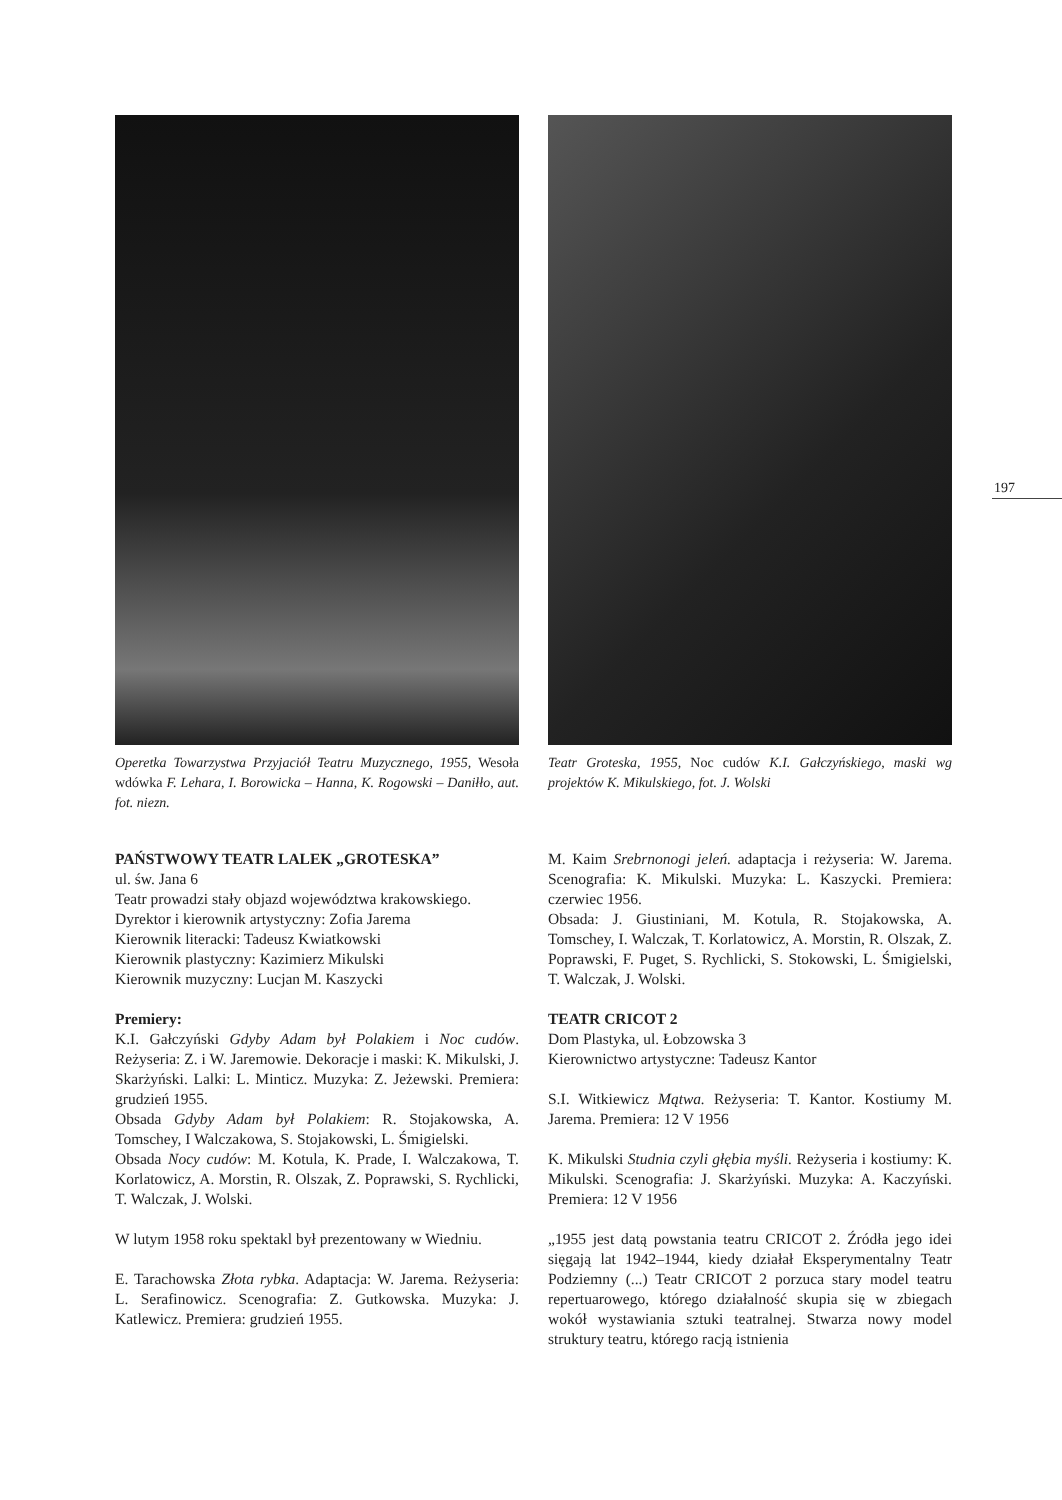197
Operetka Towarzystwa Przyjaciół Teatru Muzycznego, 1955, Wesoła wdówka F. Lehara, I. Borowicka – Hanna, K. Rogowski – Daniłło, aut. fot. niezn.
PAŃSTWOWY TEATR LALEK „GROTESKA”
ul. św. Jana 6
Teatr prowadzi stały objazd województwa krakowskiego.
Dyrektor i kierownik artystyczny: Zofia Jarema
Kierownik literacki: Tadeusz Kwiatkowski
Kierownik plastyczny: Kazimierz Mikulski
Kierownik muzyczny: Lucjan M. Kaszycki
Premiery:
K.I. Gałczyński Gdyby Adam był Polakiem i Noc cudów. Reżyseria: Z. i W. Jaremowie. Dekoracje i maski: K. Mikulski, J. Skarżyński. Lalki: L. Minticz. Muzyka: Z. Jeżewski. Premiera: grudzień 1955.
Obsada Gdyby Adam był Polakiem: R. Stojakowska, A. Tomschey, I Walczakowa, S. Stojakowski, L. Śmigielski.
Obsada Nocy cudów: M. Kotula, K. Prade, I. Walczakowa, T. Korlatowicz, A. Morstin, R. Olszak, Z. Poprawski, S. Rychlicki, T. Walczak, J. Wolski.
W lutym 1958 roku spektakl był prezentowany w Wiedniu.
E. Tarachowska Złota rybka. Adaptacja: W. Jarema. Reżyseria: L. Serafinowicz. Scenografia: Z. Gutkowska. Muzyka: J. Katlewicz. Premiera: grudzień 1955.
Teatr Groteska, 1955, Noc cudów K.I. Gałczyńskiego, maski wg projektów K. Mikulskiego, fot. J. Wolski
M. Kaim Srebrnonogi jeleń. adaptacja i reżyseria: W. Jarema. Scenografia: K. Mikulski. Muzyka: L. Kaszycki. Premiera: czerwiec 1956.
Obsada: J. Giustiniani, M. Kotula, R. Stojakowska, A. Tomschey, I. Walczak, T. Korlatowicz, A. Morstin, R. Olszak, Z. Poprawski, F. Puget, S. Rychlicki, S. Stokowski, L. Śmigielski, T. Walczak, J. Wolski.
TEATR CRICOT 2
Dom Plastyka, ul. Łobzowska 3
Kierownictwo artystyczne: Tadeusz Kantor
S.I. Witkiewicz Mątwa. Reżyseria: T. Kantor. Kostiumy M. Jarema. Premiera: 12 V 1956
K. Mikulski Studnia czyli głębia myśli. Reżyseria i kostiumy: K. Mikulski. Scenografia: J. Skarżyński. Muzyka: A. Kaczyński. Premiera: 12 V 1956
„1955 jest datą powstania teatru CRICOT 2. Źródła jego idei sięgają lat 1942–1944, kiedy działał Eksperymentalny Teatr Podziemny (...) Teatr CRICOT 2 porzuca stary model teatru repertuarowego, którego działalność skupia się w zbiegach wokół wystawiania sztuki teatralnej. Stwarza nowy model struktury teatru, którego racją istnienia